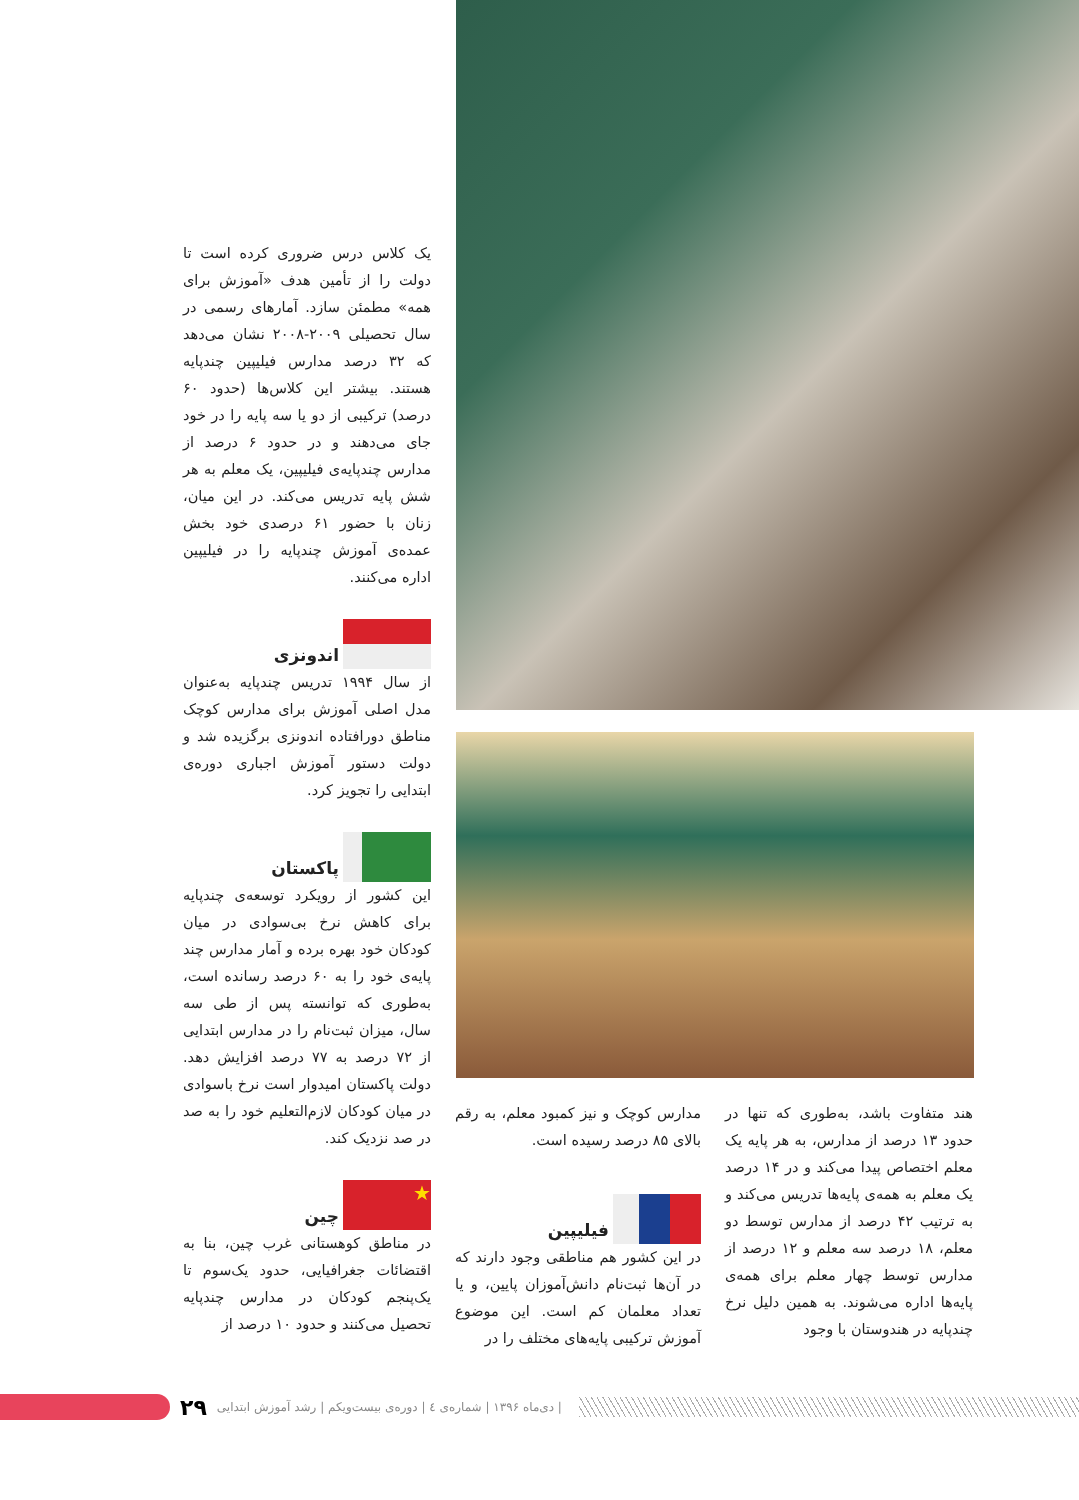یک کلاس درس ضروری کرده است تا دولت را از تأمین هدف «آموزش برای همه» مطمئن سازد. آمارهای رسمی در سال تحصیلی ۲۰۰۹-۲۰۰۸ نشان می‌دهد که ۳۲ درصد مدارس فیلیپین چندپایه هستند. بیشتر این کلاس‌ها (حدود ۶۰ درصد) ترکیبی از دو یا سه پایه را در خود جای می‌دهند و در حدود ۶ درصد از مدارس چندپایه‌ی فیلیپین، یک معلم به هر شش پایه تدریس می‌کند. در این میان، زنان با حضور ۶۱ درصدی خود بخش عمده‌ی آموزش چندپایه را در فیلیپین اداره می‌کنند.
اندونزی
از سال ۱۹۹۴ تدریس چندپایه به‌عنوان مدل اصلی آموزش برای مدارس کوچک مناطق دورافتاده اندونزی برگزیده شد و دولت دستور آموزش اجباری دوره‌ی ابتدایی را تجویز کرد.
پاکستان
این کشور از رویکرد توسعه‌ی چندپایه برای کاهش نرخ بی‌سوادی در میان کودکان خود بهره برده و آمار مدارس چند پایه‌ی خود را به ۶۰ درصد رسانده است، به‌طوری که توانسته پس از طی سه سال، میزان ثبت‌نام را در مدارس ابتدایی از ۷۲ درصد به ۷۷ درصد افزایش دهد. دولت پاکستان امیدوار است نرخ باسوادی در میان کودکان لازم‌التعلیم خود را به صد در صد نزدیک کند.
★ چین
در مناطق کوهستانی غرب چین، بنا به اقتضائات جغرافیایی، حدود یک‌سوم تا یک‌پنجم کودکان در مدارس چندپایه تحصیل می‌کنند و حدود ۱۰ درصد از
هند متفاوت باشد، به‌طوری که تنها در حدود ۱۳ درصد از مدارس، به هر پایه یک معلم اختصاص پیدا می‌کند و در ۱۴ درصد یک معلم به همه‌ی پایه‌ها تدریس می‌کند و به ترتیب ۴۲ درصد از مدارس توسط دو معلم، ۱۸ درصد سه معلم و ۱۲ درصد از مدارس توسط چهار معلم برای همه‌ی پایه‌ها اداره می‌شوند. به همین دلیل نرخ چندپایه در هندوستان با وجود
مدارس کوچک و نیز کمبود معلم، به رقم بالای ۸۵ درصد رسیده است.
فیلیپین
در این کشور هم مناطقی وجود دارند که در آن‌ها ثبت‌نام دانش‌آموزان پایین، و یا تعداد معلمان کم است. این موضوع آموزش ترکیبی پایه‌های مختلف را در
۲۹ | دی‌ماه ۱۳۹۶ | شماره‌ی ٤ | دوره‌ی بیست‌ویکم | رشد آموزش ابتدایی